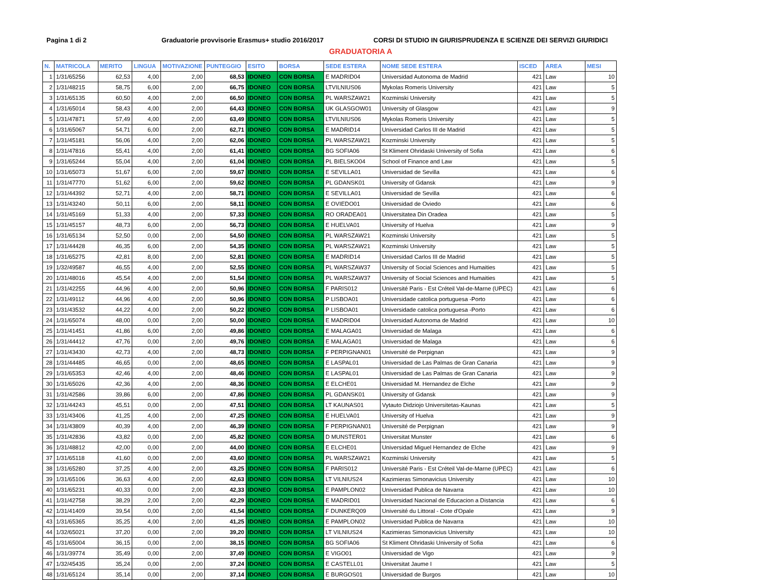Pagina 1 di 2 Graduatorie provvisorie Erasmus+ studio 2016/2017 CORSI DI STUDIO IN GIURISPRUDENZA E SCIENZE DEI SERVIZI GIURIDICI
GRADUATORIA A
| N. | MATRICOLA | MERITO | LINGUA | MOTIVAZIONE | PUNTEGGIO | ESITO | BORSA | SEDE ESTERA | NOME SEDE ESTERA | ISCED | AREA | MESI |
| --- | --- | --- | --- | --- | --- | --- | --- | --- | --- | --- | --- | --- |
| 1 | 1/31/65256 | 62,53 | 4,00 | 2,00 | 68,53 | IDONEO | CON BORSA | E MADRID04 | Universidad Autonoma de Madrid | 421 | Law | 10 |
| 2 | 1/31/48215 | 58,75 | 6,00 | 2,00 | 66,75 | IDONEO | CON BORSA | LTVILNIUS06 | Mykolas Romeris University | 421 | Law | 5 |
| 3 | 1/31/65135 | 60,50 | 4,00 | 2,00 | 66,50 | IDONEO | CON BORSA | PL WARSZAW21 | Kozminski University | 421 | Law | 5 |
| 4 | 1/31/65014 | 58,43 | 4,00 | 2,00 | 64,43 | IDONEO | CON BORSA | UK GLASGOW01 | University of Glasgow | 421 | Law | 9 |
| 5 | 1/31/47871 | 57,49 | 4,00 | 2,00 | 63,49 | IDONEO | CON BORSA | LTVILNIUS06 | Mykolas Romeris University | 421 | Law | 5 |
| 6 | 1/31/65067 | 54,71 | 6,00 | 2,00 | 62,71 | IDONEO | CON BORSA | E MADRID14 | Universidad Carlos III de Madrid | 421 | Law | 5 |
| 7 | 1/31/45181 | 56,06 | 4,00 | 2,00 | 62,06 | IDONEO | CON BORSA | PL WARSZAW21 | Kozminski University | 421 | Law | 5 |
| 8 | 1/31/47816 | 55,41 | 4,00 | 2,00 | 61,41 | IDONEO | CON BORSA | BG SOFIA06 | St Kliment Ohridaski University of Sofia | 421 | Law | 6 |
| 9 | 1/31/65244 | 55,04 | 4,00 | 2,00 | 61,04 | IDONEO | CON BORSA | PL BIELSKO04 | School of Finance and Law | 421 | Law | 5 |
| 10 | 1/31/65073 | 51,67 | 6,00 | 2,00 | 59,67 | IDONEO | CON BORSA | E SEVILLA01 | Universidad de Sevilla | 421 | Law | 6 |
| 11 | 1/31/47770 | 51,62 | 6,00 | 2,00 | 59,62 | IDONEO | CON BORSA | PL GDANSK01 | University of Gdansk | 421 | Law | 9 |
| 12 | 1/31/44392 | 52,71 | 4,00 | 2,00 | 58,71 | IDONEO | CON BORSA | E SEVILLA01 | Universidad de Sevilla | 421 | Law | 6 |
| 13 | 1/31/43240 | 50,11 | 6,00 | 2,00 | 58,11 | IDONEO | CON BORSA | E OVIEDO01 | Universidad de Oviedo | 421 | Law | 6 |
| 14 | 1/31/45169 | 51,33 | 4,00 | 2,00 | 57,33 | IDONEO | CON BORSA | RO ORADEA01 | Universitatea Din Oradea | 421 | Law | 5 |
| 15 | 1/31/45157 | 48,73 | 6,00 | 2,00 | 56,73 | IDONEO | CON BORSA | E HUELVA01 | University of Huelva | 421 | Law | 9 |
| 16 | 1/31/65134 | 52,50 | 0,00 | 2,00 | 54,50 | IDONEO | CON BORSA | PL WARSZAW21 | Kozminski University | 421 | Law | 5 |
| 17 | 1/31/44428 | 46,35 | 6,00 | 2,00 | 54,35 | IDONEO | CON BORSA | PL WARSZAW21 | Kozminski University | 421 | Law | 5 |
| 18 | 1/31/65275 | 42,81 | 8,00 | 2,00 | 52,81 | IDONEO | CON BORSA | E MADRID14 | Universidad Carlos III de Madrid | 421 | Law | 5 |
| 19 | 1/32/49587 | 46,55 | 4,00 | 2,00 | 52,55 | IDONEO | CON BORSA | PL WARSZAW37 | University of Social Sciences and Humaities | 421 | Law | 5 |
| 20 | 1/31/48016 | 45,54 | 4,00 | 2,00 | 51,54 | IDONEO | CON BORSA | PL WARSZAW37 | University of Social Sciences and Humaities | 421 | Law | 5 |
| 21 | 1/31/42255 | 44,96 | 4,00 | 2,00 | 50,96 | IDONEO | CON BORSA | F PARIS012 | Université Paris - Est Créteil Val-de-Marne (UPEC) | 421 | Law | 6 |
| 22 | 1/31/49112 | 44,96 | 4,00 | 2,00 | 50,96 | IDONEO | CON BORSA | P LISBOA01 | Universidade catolica portuguesa -Porto | 421 | Law | 6 |
| 23 | 1/31/43532 | 44,22 | 4,00 | 2,00 | 50,22 | IDONEO | CON BORSA | P LISBOA01 | Universidade catolica portuguesa -Porto | 421 | Law | 6 |
| 24 | 1/31/65074 | 48,00 | 0,00 | 2,00 | 50,00 | IDONEO | CON BORSA | E MADRID04 | Universidad Autonoma de Madrid | 421 | Law | 10 |
| 25 | 1/31/41451 | 41,86 | 6,00 | 2,00 | 49,86 | IDONEO | CON BORSA | E MALAGA01 | Universidad de Malaga | 421 | Law | 6 |
| 26 | 1/31/44412 | 47,76 | 0,00 | 2,00 | 49,76 | IDONEO | CON BORSA | E MALAGA01 | Universidad de Malaga | 421 | Law | 6 |
| 27 | 1/31/43430 | 42,73 | 4,00 | 2,00 | 48,73 | IDONEO | CON BORSA | F PERPIGNAN01 | Université de Perpignan | 421 | Law | 9 |
| 28 | 1/31/44485 | 46,65 | 0,00 | 2,00 | 48,65 | IDONEO | CON BORSA | E LASPAL01 | Universidad de Las Palmas de Gran Canaria | 421 | Law | 9 |
| 29 | 1/31/65353 | 42,46 | 4,00 | 2,00 | 48,46 | IDONEO | CON BORSA | E LASPAL01 | Universidad de Las Palmas de Gran Canaria | 421 | Law | 9 |
| 30 | 1/31/65026 | 42,36 | 4,00 | 2,00 | 48,36 | IDONEO | CON BORSA | E ELCHE01 | Universidad M. Hernandez de Elche | 421 | Law | 9 |
| 31 | 1/31/42586 | 39,86 | 6,00 | 2,00 | 47,86 | IDONEO | CON BORSA | PL GDANSK01 | University of Gdansk | 421 | Law | 9 |
| 32 | 1/31/44243 | 45,51 | 0,00 | 2,00 | 47,51 | IDONEO | CON BORSA | LT KAUNAS01 | Vytauto Didziojo Universitetas-Kaunas | 421 | Law | 5 |
| 33 | 1/31/43406 | 41,25 | 4,00 | 2,00 | 47,25 | IDONEO | CON BORSA | E HUELVA01 | University of Huelva | 421 | Law | 9 |
| 34 | 1/31/43809 | 40,39 | 4,00 | 2,00 | 46,39 | IDONEO | CON BORSA | F PERPIGNAN01 | Université de Perpignan | 421 | Law | 9 |
| 35 | 1/31/42836 | 43,82 | 0,00 | 2,00 | 45,82 | IDONEO | CON BORSA | D MUNSTER01 | Universitat Munster | 421 | Law | 6 |
| 36 | 1/31/48812 | 42,00 | 0,00 | 2,00 | 44,00 | IDONEO | CON BORSA | E ELCHE01 | Universidad Miguel Hernandez de Elche | 421 | Law | 9 |
| 37 | 1/31/65118 | 41,60 | 0,00 | 2,00 | 43,60 | IDONEO | CON BORSA | PL WARSZAW21 | Kozminski University | 421 | Law | 5 |
| 38 | 1/31/65280 | 37,25 | 4,00 | 2,00 | 43,25 | IDONEO | CON BORSA | F PARIS012 | Université Paris - Est Créteil Val-de-Marne (UPEC) | 421 | Law | 6 |
| 39 | 1/31/65106 | 36,63 | 4,00 | 2,00 | 42,63 | IDONEO | CON BORSA | LT VILNIUS24 | Kazimieras Simonavicius University | 421 | Law | 10 |
| 40 | 1/31/65231 | 40,33 | 0,00 | 2,00 | 42,33 | IDONEO | CON BORSA | E PAMPLON02 | Universidad Publica de Navarra | 421 | Law | 10 |
| 41 | 1/31/42758 | 38,29 | 2,00 | 2,00 | 42,29 | IDONEO | CON BORSA | E MADRID01 | Universidad Nacional de Educacion a Distancia | 421 | Law | 6 |
| 42 | 1/31/41409 | 39,54 | 0,00 | 2,00 | 41,54 | IDONEO | CON BORSA | F DUNKERQ09 | Université du Littoral - Cote d'Opale | 421 | Law | 9 |
| 43 | 1/31/65365 | 35,25 | 4,00 | 2,00 | 41,25 | IDONEO | CON BORSA | E PAMPLON02 | Universidad Publica de Navarra | 421 | Law | 10 |
| 44 | 1/32/65021 | 37,20 | 0,00 | 2,00 | 39,20 | IDONEO | CON BORSA | LT VILNIUS24 | Kazimieras Simonavicius University | 421 | Law | 10 |
| 45 | 1/31/65004 | 36,15 | 0,00 | 2,00 | 38,15 | IDONEO | CON BORSA | BG SOFIA06 | St Kliment Ohridaski University of Sofia | 421 | Law | 6 |
| 46 | 1/31/39774 | 35,49 | 0,00 | 2,00 | 37,49 | IDONEO | CON BORSA | E VIGO01 | Universidad de Vigo | 421 | Law | 9 |
| 47 | 1/32/45435 | 35,24 | 0,00 | 2,00 | 37,24 | IDONEO | CON BORSA | E CASTELL01 | Universitat Jaume I | 421 | Law | 5 |
| 48 | 1/31/65124 | 35,14 | 0,00 | 2,00 | 37,14 | IDONEO | CON BORSA | E BURGOS01 | Universidad de Burgos | 421 | Law | 10 |